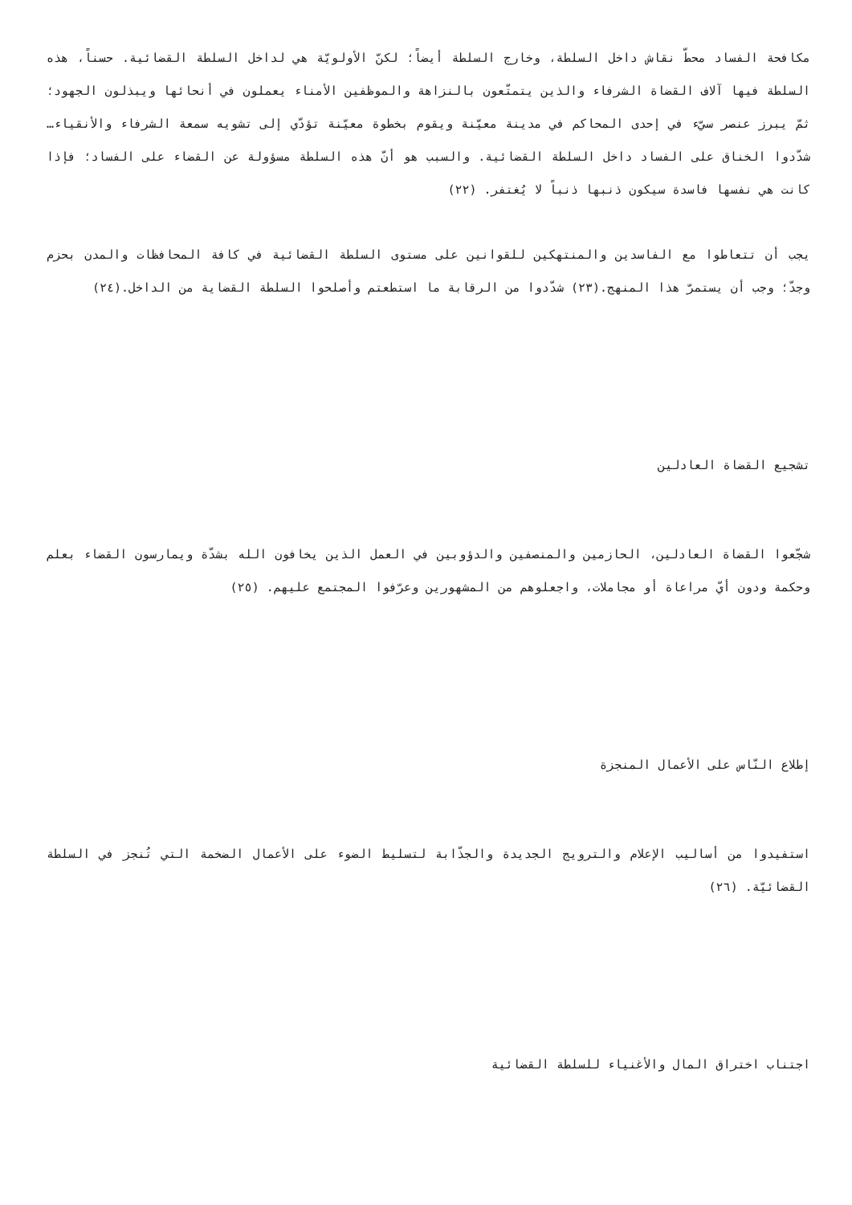مكافحة الفساد محطّ نقاش داخل السلطة، وخارج السلطة أيضاً؛ لكنّ الأولويّة هي لداخل السلطة القضائية. حسناً، هذه السلطة فيها آلاف القضاة الشرفاء والذين يتمتّعون بالنزاهة والموظفين الأمناء يعملون في أنحائها ويبذلون الجهود؛ ثمّ يبرز عنصر سيّء في إحدى المحاكم في مدينة معيّنة ويقوم بخطوة معيّنة تؤدّي إلى تشويه سمعة الشرفاء والأنقياء… شدّدوا الخناق على الفساد داخل السلطة القضائية. والسبب هو أنّ هذه السلطة مسؤولة عن القضاء على الفساد؛ فإذا كانت هي نفسها فاسدة سيكون ذنبها ذنباً لا يُغتفر. (٢٢)
يجب أن تتعاطوا مع الفاسدين والمنتهكين للقوانين على مستوى السلطة القضائية في كافة المحافظات والمدن بحزم وجدّ؛ وجب أن يستمرّ هذا المنهج.(٢٣) شدّدوا من الرقابة ما استطعتم وأصلحوا السلطة القضاية من الداخل.(٢٤)
تشجيع القضاة العادلين
شجّعوا القضاة العادلين، الحازمين والمنصفين والدؤوبين في العمل الذين يخافون الله بشدّة ويمارسون القضاء بعلم وحكمة ودون أيّ مراعاة أو مجاملات، واجعلوهم من المشهورين وعرّفوا المجتمع عليهم. (٢٥)
إطلاع النّاس على الأعمال المنجزة
استفيدوا من أساليب الإعلام والترويج الجديدة والجذّابة لتسليط الضوء على الأعمال الضخمة التي تُنجز في السلطة القضائيّة. (٢٦)
اجتناب اختراق المال والأغنياء للسلطة القضائية